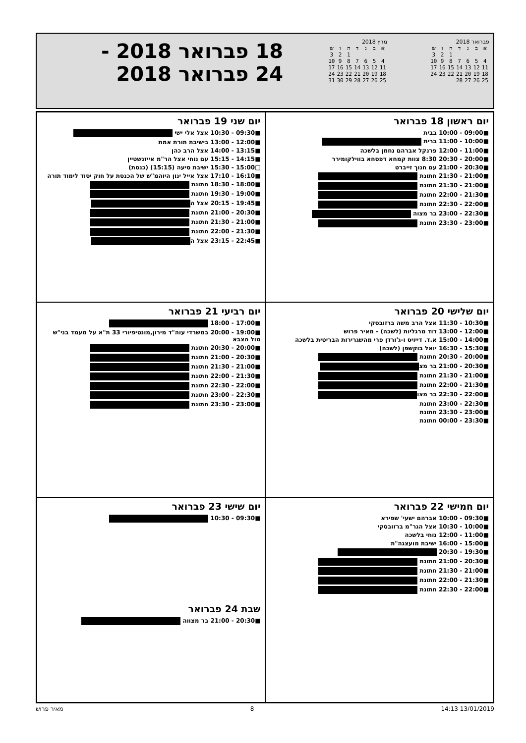פברואר 2018
| א | ב | ג | ד | ה | ו | ש |
| --- | --- | --- | --- | --- | --- | --- |
| | | | | 1 | 2 | 3 |
| 4 | 5 | 6 | 7 | 8 | 9 | 10 |
| 11 | 12 | 13 | 14 | 15 | 16 | 17 |
| 18 | 19 | 20 | 21 | 22 | 23 | 24 |
| 25 | 26 | 27 | 28 | | | |
מרץ 2018
| א | ב | ג | ד | ה | ו | ש |
| --- | --- | --- | --- | --- | --- | --- |
| | | | | 1 | 2 | 3 |
| 4 | 5 | 6 | 7 | 8 | 9 | 10 |
| 11 | 12 | 13 | 14 | 15 | 16 | 17 |
| 18 | 19 | 20 | 21 | 22 | 23 | 24 |
| 25 | 26 | 27 | 28 | 29 | 30 | 31 |
18 פברואר 2018 -
24 פברואר 2018
יום ראשון 18 פברואר
■09:00 - 10:00 בבית
■10:00 - 11:00 ברית
■11:00 - 12:00 פרנקל אברהם נחמן בלשכה
■20:00 - 20:30 8:30 צוות קמחא דפסחא בווילקומירר
■20:30 - 21:00 עם חנוך זייברט
■21:00 - 21:30 חתונת
■21:00 - 21:30 חתונת
■21:30 - 22:00 חתונת
■22:00 - 22:30 חתונת
■22:30 - 23:00 בר מצוה
■23:00 - 23:30 חתונת
יום שני 19 פברואר
■09:30 - 10:30 אצל אלי ישי
■12:00 - 13:00 בישיבת תורת אמת
■13:15 - 14:00 אצל הרב כהן
■14:15 - 15:15 עם נוחי אצל הר"מ אייזנשטיין
□15:00 - 15:30 ישיבת סיעה (15:15) (כנסת)
■16:10 - 17:10 אצל אייל ינון היוהמ"ש של הכנסת על חוק יסוד לימוד תורה
■18:00 - 18:30 חתונת
■19:00 - 19:30 חתונת
■19:45 - 20:15 אצל ה
■20:30 - 21:00 חתונת
■21:00 - 21:30 חתונת
■21:30 - 22:00 חתונת
■22:45 - 23:15 אצל ה
יום שלישי 20 פברואר
■10:30 - 11:30 אצל הרב משה ברזובסקי
■12:00 - 13:00 דוד מרגליות (לשכה) - מאיר פרוש
■14:00 - 15:00 א.ד. דייויס ו-ג'ורדן פרי מהשגרירות הבריטית בלשכה
■15:30 - 16:30 יואל בוקשפן (לשכה)
■20:00 - 20:30 חתונת
■20:30 - 21:00 בר מצ
■21:00 - 21:30 חתונת
■21:30 - 22:00 חתונת
■22:00 - 22:30 בר מצו
■22:30 - 23:00 חתונת
■23:00 - 23:30 חתונת
■23:30 - 00:00 חתונת
יום רביעי 21 פברואר
■17:00 - 18:00
■19:00 - 20:00 במשרדי עוה"ד מירון,מונטיפיורי 33 ת"א על מעמד בני"ש מול הצבא
■20:00 - 20:30 חתונת
■20:30 - 21:00 חתונת
■21:00 - 21:30 חתונת
■21:30 - 22:00 חתונת
■22:00 - 22:30 חתונת
■22:30 - 23:00 חתונת
■23:00 - 23:30 חתונת
יום חמישי 22 פברואר
■09:30 - 10:00 אברהם ישעי' שפירא
■10:00 - 10:30 אצל הגר"מ ברזובסקי
■11:00 - 12:00 נוחי בלשכה
■15:00 - 16:00 ישיבת מועצגה"ת
■19:30 - 20:30
■20:30 - 21:00 חתונת
■21:00 - 21:30 חתונת
■21:30 - 22:00 חתונת
■22:00 - 22:30 חתונת
יום שישי 23 פברואר
■09:30 - 10:30
שבת 24 פברואר
■20:30 - 21:00 בר מצווה
13/01/2019 14:13 8 מאיר פרוש